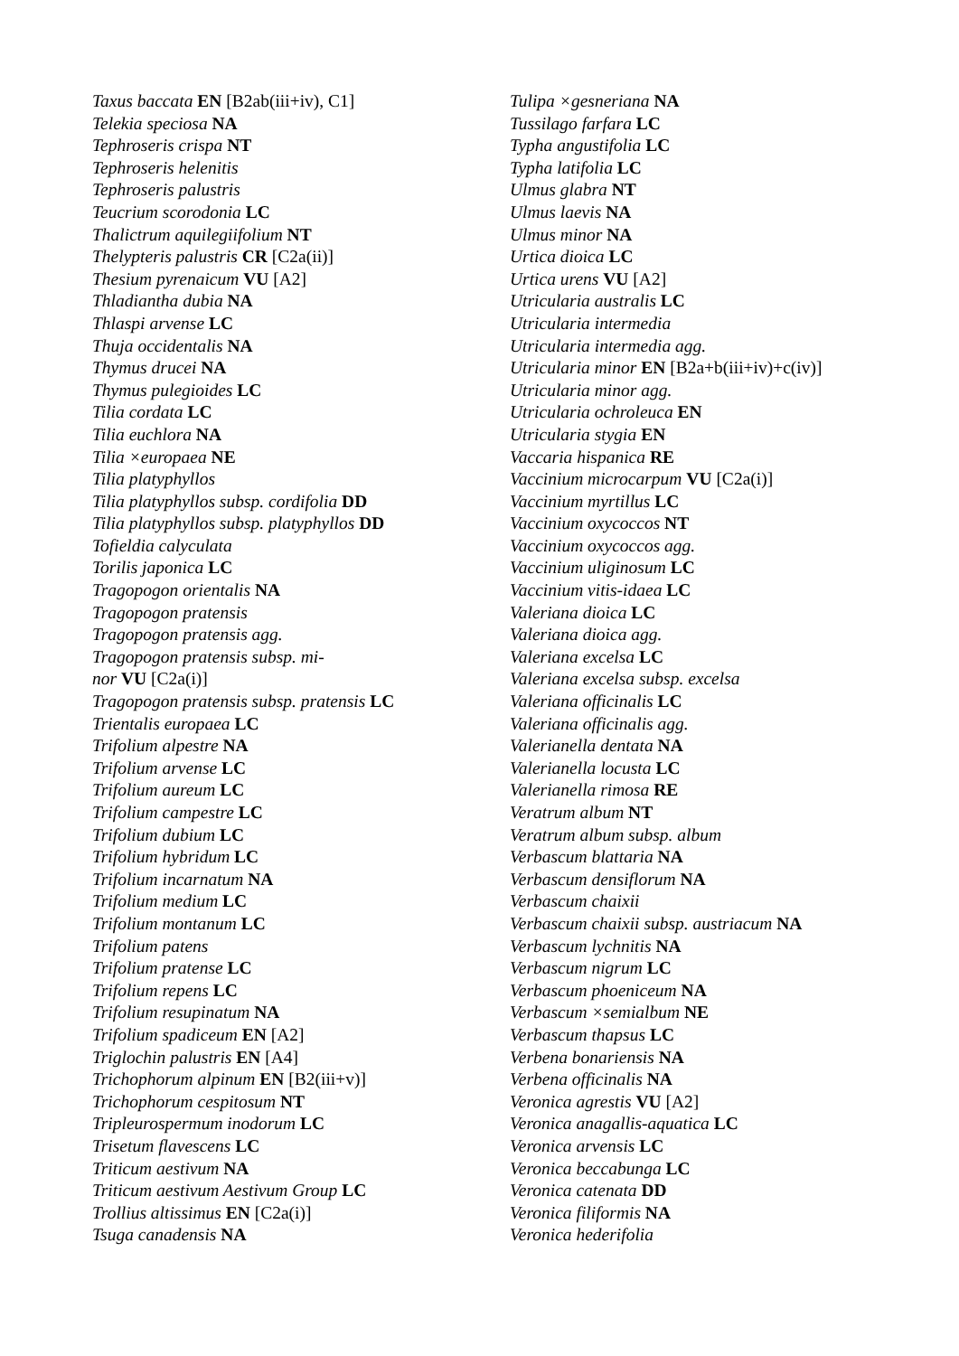Taxus baccata EN [B2ab(iii+iv), C1]
Telekia speciosa NA
Tephroseris crispa NT
Tephroseris helenitis
Tephroseris palustris
Teucrium scorodonia LC
Thalictrum aquilegiifolium NT
Thelypteris palustris CR [C2a(ii)]
Thesium pyrenaicum VU [A2]
Thladiantha dubia NA
Thlaspi arvense LC
Thuja occidentalis NA
Thymus drucei NA
Thymus pulegioides LC
Tilia cordata LC
Tilia euchlora NA
Tilia ×europaea NE
Tilia platyphyllos
Tilia platyphyllos subsp. cordifolia DD
Tilia platyphyllos subsp. platyphyllos DD
Tofieldia calyculata
Torilis japonica LC
Tragopogon orientalis NA
Tragopogon pratensis
Tragopogon pratensis agg.
Tragopogon pratensis subsp. mi-
nor VU [C2a(i)]
Tragopogon pratensis subsp. pratensis LC
Trientalis europaea LC
Trifolium alpestre NA
Trifolium arvense LC
Trifolium aureum LC
Trifolium campestre LC
Trifolium dubium LC
Trifolium hybridum LC
Trifolium incarnatum NA
Trifolium medium LC
Trifolium montanum LC
Trifolium patens
Trifolium pratense LC
Trifolium repens LC
Trifolium resupinatum NA
Trifolium spadiceum EN [A2]
Triglochin palustris EN [A4]
Trichophorum alpinum EN [B2(iii+v)]
Trichophorum cespitosum NT
Tripleurospermum inodorum LC
Trisetum flavescens LC
Triticum aestivum NA
Triticum aestivum Aestivum Group LC
Trollius altissimus EN [C2a(i)]
Tsuga canadensis NA
Tulipa ×gesneriana NA
Tussilago farfara LC
Typha angustifolia LC
Typha latifolia LC
Ulmus glabra NT
Ulmus laevis NA
Ulmus minor NA
Urtica dioica LC
Urtica urens VU [A2]
Utricularia australis LC
Utricularia intermedia
Utricularia intermedia agg.
Utricularia minor EN [B2a+b(iii+iv)+c(iv)]
Utricularia minor agg.
Utricularia ochroleuca EN
Utricularia stygia EN
Vaccaria hispanica RE
Vaccinium microcarpum VU [C2a(i)]
Vaccinium myrtillus LC
Vaccinium oxycoccos NT
Vaccinium oxycoccos agg.
Vaccinium uliginosum LC
Vaccinium vitis-idaea LC
Valeriana dioica LC
Valeriana dioica agg.
Valeriana excelsa LC
Valeriana excelsa subsp. excelsa
Valeriana officinalis LC
Valeriana officinalis agg.
Valerianella dentata NA
Valerianella locusta LC
Valerianella rimosa RE
Veratrum album NT
Veratrum album subsp. album
Verbascum blattaria NA
Verbascum densiflorum NA
Verbascum chaixii
Verbascum chaixii subsp. austriacum NA
Verbascum lychnitis NA
Verbascum nigrum LC
Verbascum phoeniceum NA
Verbascum ×semialbum NE
Verbascum thapsus LC
Verbena bonariensis NA
Verbena officinalis NA
Veronica agrestis VU [A2]
Veronica anagallis-aquatica LC
Veronica arvensis LC
Veronica beccabunga LC
Veronica catenata DD
Veronica filiformis NA
Veronica hederifolia